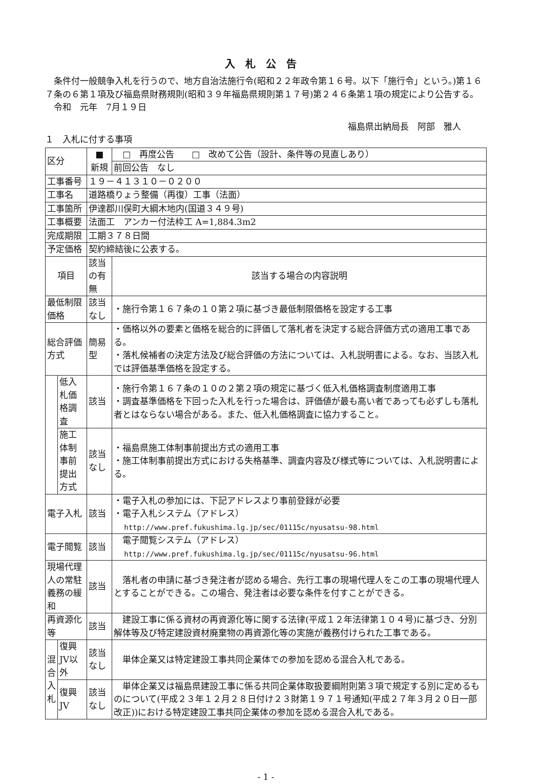入札公告
条件付一般競争入札を行うので、地方自治法施行令(昭和２２年政令第１６号。以下「施行令」という。)第１６７条の６第１項及び福島県財務規則(昭和３９年福島県規則第１７号)第２４６条第１項の規定により公告する。
令和　元年　7月１９日
福島県出納局長　阿部　雅人
１　入札に付する事項
| 区分 | | ■ 新規 | □ 再度公告 □ 改めて公告（設計、条件等の見直しあり） |
| | | | 前回公告 なし |
| 工事番号 | | １９－４１３１０－０２００ | |
| 工事名 | | 道路橋りょう整備（再復）工事（法面） | |
| 工事箇所 | | 伊達郡川俣町大綱木地内(国道３４９号) | |
| 工事概要 | | 法面工 アンカー付法枠工 A=1,884.3m2 | |
| 完成期限 | | 工期３７８日間 | |
| 予定価格 | | 契約締結後に公表する。 | |
| 項目 | | 該当の有無 | 該当する場合の内容説明 |
| 最低制限価格 | | 該当なし | ・施行令第１６７条の１０第２項に基づき最低制限価格を設定する工事 |
| 総合評価方式 | | 簡易型 | ・価格以外の要素と価格を総合的に評価して落札者を決定する総合評価方式の適用工事である。 ・落札候補者の決定方法及び総合評価の方法については、入札説明書による。なお、当該入札では評価基準価格を設定する。 |
| | 低入札価格調査 | 該当 | ・施行令第１６７条の１０の２第２項の規定に基づく低入札価格調査制度適用工事 ・調査基準価格を下回った入札を行った場合は、評価値が最も高い者であっても必ずしも落札者とはならない場合がある。また、低入札価格調査に協力すること。 |
| | 施工体制事前提出方式 | 該当なし | ・福島県施工体制事前提出方式の適用工事 ・施工体制事前提出方式における失格基準、調査内容及び様式等については、入札説明書による。 |
| 電子入札 | | 該当 | ・電子入札の参加には、下記アドレスより事前登録が必要 ・電子入札システム（アドレス） http://www.pref.fukushima.lg.jp/sec/01115c/nyusatsu-98.html |
| 電子閲覧 | | 該当 | 電子閲覧システム（アドレス） http://www.pref.fukushima.lg.jp/sec/01115c/nyusatsu-96.html |
| 現場代理人の常駐義務の緩和 | | 該当 | 落札者の申請に基づき発注者が認める場合、先行工事の現場代理人をこの工事の現場代理人とすることができる。この場合、発注者は必要な条件を付すことができる。 |
| 再資源化等 | | 該当 | 建設工事に係る資材の再資源化等に関する法律(平成１２年法律第１０４号)に基づき、分別解体等及び特定建設資材廃棄物の再資源化等の実施が義務付けられた工事である。 |
| 混合入札 | 復興JV以外 | 該当なし | 単体企業又は特定建設工事共同企業体での参加を認める混合入札である。 |
| | 復興JV | 該当なし | 単体企業又は福島県建設工事に係る共同企業体取扱要綱附則第３項で規定する別に定めるものについて(平成２３年１２月２８日付け２３財第１９７１号通知(平成２７年３月２０日一部改正))における特定建設工事共同企業体の参加を認める混合入札である。 |
- 1 -